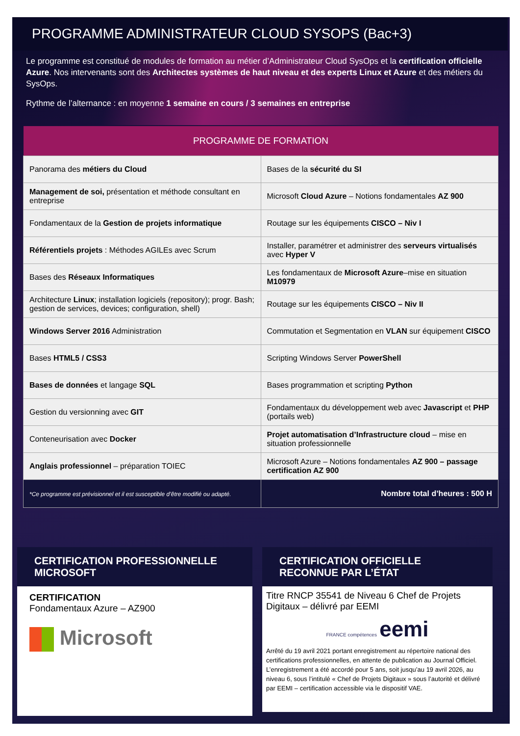PROGRAMME ADMINISTRATEUR CLOUD SYSOPS (Bac+3)
Le programme est constitué de modules de formation au métier d’Administrateur Cloud SysOps et la certification officielle Azure. Nos intervenants sont des Architectes systèmes de haut niveau et des experts Linux et Azure et des métiers du SysOps.
Rythme de l’alternance : en moyenne 1 semaine en cours / 3 semaines en entreprise
| PROGRAMME DE FORMATION | |
| --- | --- |
| Panorama des métiers du Cloud | Bases de la sécurité du SI |
| Management de soi, présentation et méthode consultant en entreprise | Microsoft Cloud Azure – Notions fondamentales AZ 900 |
| Fondamentaux de la Gestion de projets informatique | Routage sur les équipements CISCO – Niv I |
| Référentiels projets : Méthodes AGILEs avec Scrum | Installer, paramétrer et administrer des serveurs virtualisés avec Hyper V |
| Bases des Réseaux Informatiques | Les fondamentaux de Microsoft Azure –mise en situation M10979 |
| Architecture Linux ; installation logiciels (repository); progr. Bash; gestion de services, devices; configuration, shell) | Routage sur les équipements CISCO – Niv II |
| Windows Server 2016 Administration | Commutation et Segmentation en VLAN sur équipement CISCO |
| Bases HTML5 / CSS3 | Scripting Windows Server PowerShell |
| Bases de données et langage SQL | Bases programmation et scripting Python |
| Gestion du versionning avec GIT | Fondamentaux du développement web avec Javascript et PHP (portails web) |
| Conteneurisation avec Docker | Projet automatisation d’Infrastructure cloud – mise en situation professionnelle |
| Anglais professionnel – préparation TOIEC | Microsoft Azure – Notions fondamentales AZ 900 – passage certification AZ 900 |
| *Ce programme est prévisionnel et il est susceptible d’être modifié ou adapté. | Nombre total d’heures : 500 H |
CERTIFICATION PROFESSIONNELLE MICROSOFT
CERTIFICATION
Fondamentaux Azure – AZ900
Microsoft
CERTIFICATION OFFICIELLE RECONNUE PAR L’ÉTAT
Titre RNCP 35541 de Niveau 6 Chef de Projets Digitaux – délivré par EEMI
FRANCE compétences eemi
Arrêté du 19 avril 2021 portant enregistrement au répertoire national des certifications professionnelles, en attente de publication au Journal Officiel. L’enregistrement a été accordé pour 5 ans, soit jusqu’au 19 avril 2026, au niveau 6, sous l’intitulé « Chef de Projets Digitaux » sous l’autorité et délivré par EEMI – certification accessible via le dispositif VAE.